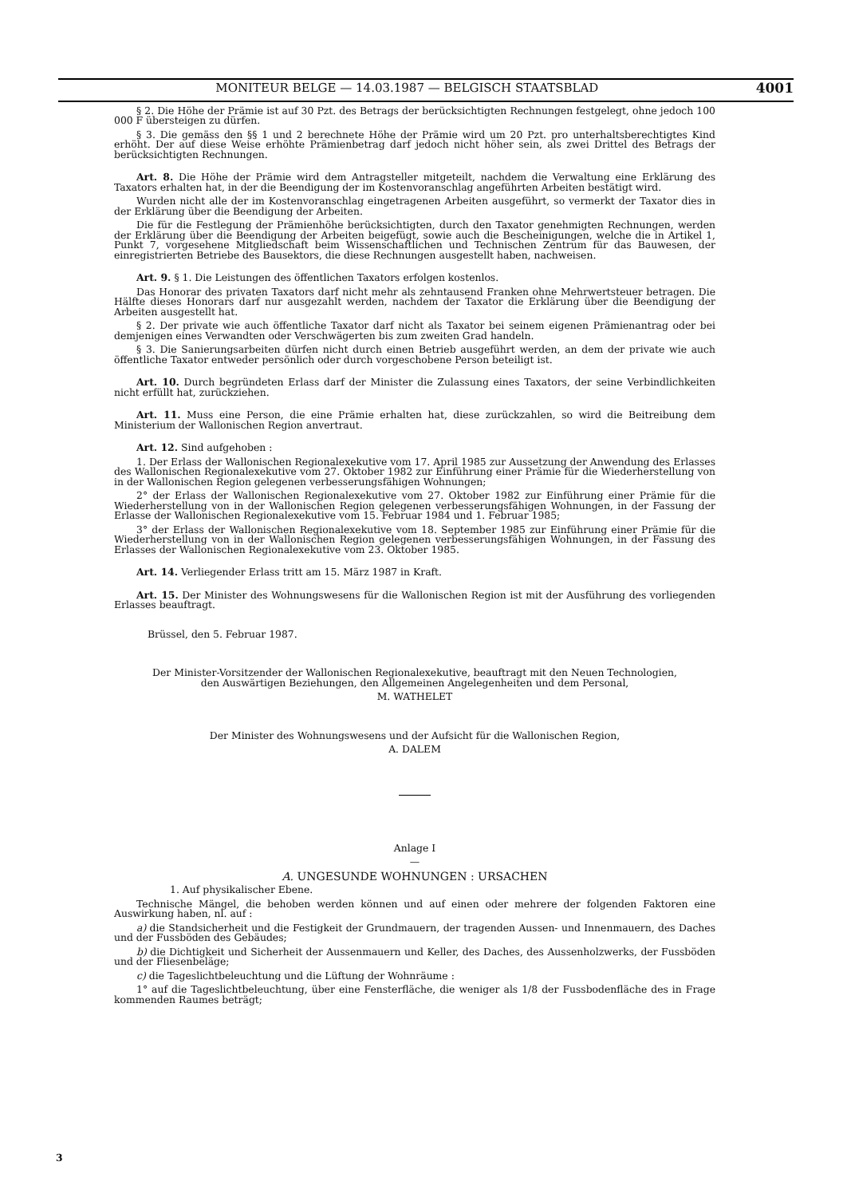MONITEUR BELGE — 14.03.1987 — BELGISCH STAATSBLAD 4001
§ 2. Die Höhe der Prämie ist auf 30 Pzt. des Betrags der berücksichtigten Rechnungen festgelegt, ohne jedoch 100 000 F übersteigen zu dürfen.
§ 3. Die gemäss den §§ 1 und 2 berechnete Höhe der Prämie wird um 20 Pzt. pro unterhaltsberechtigtes Kind erhöht. Der auf diese Weise erhöhte Prämienbetrag darf jedoch nicht höher sein, als zwei Drittel des Betrags der berücksichtigten Rechnungen.
Art. 8. Die Höhe der Prämie wird dem Antragsteller mitgeteilt, nachdem die Verwaltung eine Erklärung des Taxators erhalten hat, in der die Beendigung der im Kostenvoranschlag angeführten Arbeiten bestätigt wird.
Wurden nicht alle der im Kostenvoranschlag eingetragenen Arbeiten ausgeführt, so vermerkt der Taxator dies in der Erklärung über die Beendigung der Arbeiten.
Die für die Festlegung der Prämienhöhe berücksichtigten, durch den Taxator genehmigten Rechnungen, werden der Erklärung über die Beendigung der Arbeiten beigefügt, sowie auch die Bescheinigungen, welche die in Artikel 1, Punkt 7, vorgesehene Mitgliedschaft beim Wissenschaftlichen und Technischen Zentrum für das Bauwesen, der einregistrierten Betriebe des Bausektors, die diese Rechnungen ausgestellt haben, nachweisen.
Art. 9. § 1. Die Leistungen des öffentlichen Taxators erfolgen kostenlos.
Das Honorar des privaten Taxators darf nicht mehr als zehntausend Franken ohne Mehrwertsteuer betragen. Die Hälfte dieses Honorars darf nur ausgezahlt werden, nachdem der Taxator die Erklärung über die Beendigung der Arbeiten ausgestellt hat.
§ 2. Der private wie auch öffentliche Taxator darf nicht als Taxator bei seinem eigenen Prämienantrag oder bei demjenigen eines Verwandten oder Verschwägerten bis zum zweiten Grad handeln.
§ 3. Die Sanierungsarbeiten dürfen nicht durch einen Betrieb ausgeführt werden, an dem der private wie auch öffentliche Taxator entweder persönlich oder durch vorgeschobene Person beteiligt ist.
Art. 10. Durch begründeten Erlass darf der Minister die Zulassung eines Taxators, der seine Verbindlichkeiten nicht erfüllt hat, zurückziehen.
Art. 11. Muss eine Person, die eine Prämie erhalten hat, diese zurückzahlen, so wird die Beitreibung dem Ministerium der Wallonischen Region anvertraut.
Art. 12. Sind aufgehoben :
1. Der Erlass der Wallonischen Regionalexekutive vom 17. April 1985 zur Aussetzung der Anwendung des Erlasses des Wallonischen Regionalexekutive vom 27. Oktober 1982 zur Einführung einer Prämie für die Wiederherstellung von in der Wallonischen Region gelegenen verbesserungsfähigen Wohnungen;
2° der Erlass der Wallonischen Regionalexekutive vom 27. Oktober 1982 zur Einführung einer Prämie für die Wiederherstellung von in der Wallonischen Region gelegenen verbesserungsfähigen Wohnungen, in der Fassung der Erlasse der Wallonischen Regionalexekutive vom 15. Februar 1984 und 1. Februar 1985;
3° der Erlass der Wallonischen Regionalexekutive vom 18. September 1985 zur Einführung einer Prämie für die Wiederherstellung von in der Wallonischen Region gelegenen verbesserungsfähigen Wohnungen, in der Fassung des Erlasses der Wallonischen Regionalexekutive vom 23. Oktober 1985.
Art. 14. Verliegender Erlass tritt am 15. März 1987 in Kraft.
Art. 15. Der Minister des Wohnungswesens für die Wallonischen Region ist mit der Ausführung des vorliegenden Erlasses beauftragt.
Brüssel, den 5. Februar 1987.
Der Minister-Vorsitzender der Wallonischen Regionalexekutive, beauftragt mit den Neuen Technologien,
den Auswärtigen Beziehungen, den Allgemeinen Angelegenheiten und dem Personal,
M. WATHELET
Der Minister des Wohnungswesens und der Aufsicht für die Wallonischen Region,
A. DALEM
Anlage I
—
A. UNGESUNDE WOHNUNGEN : URSACHEN
1. Auf physikalischer Ebene.
Technische Mängel, die behoben werden können und auf einen oder mehrere der folgenden Faktoren eine Auswirkung haben, nl. auf :
a) die Standsicherheit und die Festigkeit der Grundmauern, der tragenden Aussen- und Innenmauern, des Daches und der Fussböden des Gebäudes;
b) die Dichtigkeit und Sicherheit der Aussenmauern und Keller, des Daches, des Aussenholzwerks, der Fussböden und der Fliesenbeläge;
c) die Tageslichtbeleuchtung und die Lüftung der Wohnräume :
1° auf die Tageslichtbeleuchtung, über eine Fensterfläche, die weniger als 1/8 der Fussbodenfläche des in Frage kommenden Raumes beträgt;
3